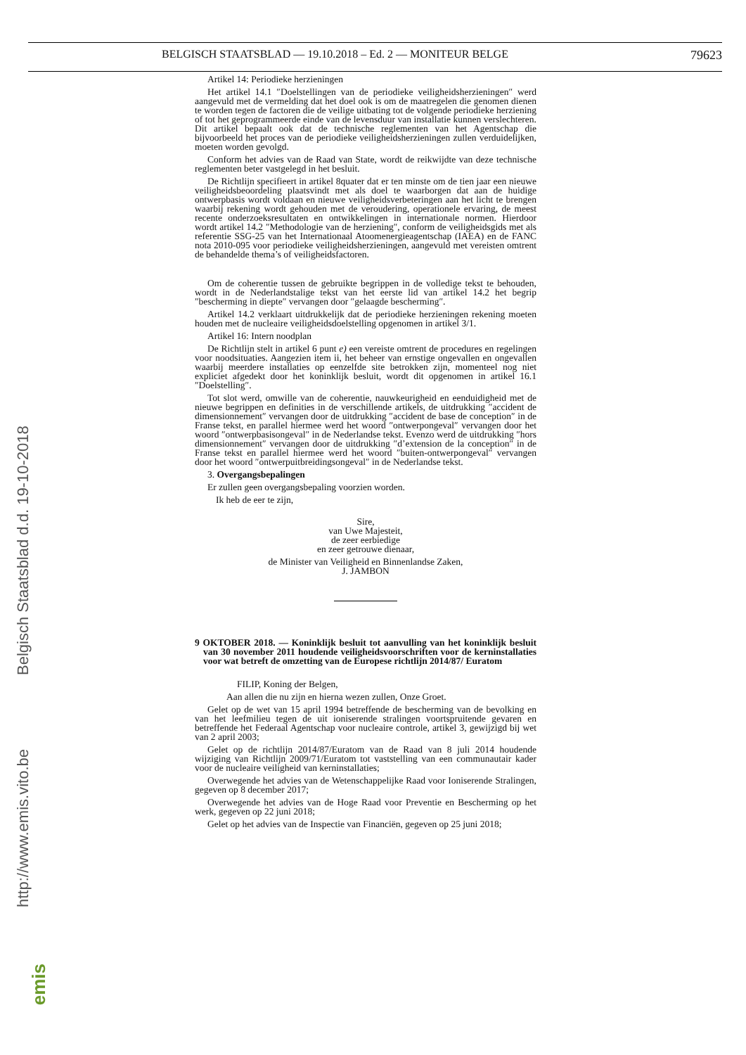BELGISCH STAATSBLAD — 19.10.2018 – Ed. 2 — MONITEUR BELGE 79623
Artikel 14: Periodieke herzieningen
Het artikel 14.1 ″Doelstellingen van de periodieke veiligheidsherzieningen″ werd aangevuld met de vermelding dat het doel ook is om de maatregelen die genomen dienen te worden tegen de factoren die de veilige uitbating tot de volgende periodieke herziening of tot het geprogrammeerde einde van de levensduur van installatie kunnen verslechteren. Dit artikel bepaalt ook dat de technische reglementen van het Agentschap die bijvoorbeeld het proces van de periodieke veiligheidsherzieningen zullen verduidelijken, moeten worden gevolgd.
Conform het advies van de Raad van State, wordt de reikwijdte van deze technische reglementen beter vastgelegd in het besluit.
De Richtlijn specifieert in artikel 8quater dat er ten minste om de tien jaar een nieuwe veiligheidsbeoordeling plaatsvindt met als doel te waarborgen dat aan de huidige ontwerpbasis wordt voldaan en nieuwe veiligheidsverbeteringen aan het licht te brengen waarbij rekening wordt gehouden met de veroudering, operationele ervaring, de meest recente onderzoeksresultaten en ontwikkelingen in internationale normen. Hierdoor wordt artikel 14.2 ″Methodologie van de herziening″, conform de veiligheidsgids met als referentie SSG-25 van het Internationaal Atoomenergieagentschap (IAEA) en de FANC nota 2010-095 voor periodieke veiligheidsherzieningen, aangevuld met vereisten omtrent de behandelde thema’s of veiligheidsfactoren.
Om de coherentie tussen de gebruikte begrippen in de volledige tekst te behouden, wordt in de Nederlandstalige tekst van het eerste lid van artikel 14.2 het begrip ″bescherming in diepte″ vervangen door ″gelaagde bescherming″.
Artikel 14.2 verklaart uitdrukkelijk dat de periodieke herzieningen rekening moeten houden met de nucleaire veiligheidsdoelstelling opgenomen in artikel 3/1.
Artikel 16: Intern noodplan
De Richtlijn stelt in artikel 6 punt e) een vereiste omtrent de procedures en regelingen voor noodsituaties. Aangezien item ii, het beheer van ernstige ongevallen en ongevallen waarbij meerdere installaties op eenzelfde site betrokken zijn, momenteel nog niet expliciet afgedekt door het koninklijk besluit, wordt dit opgenomen in artikel 16.1 ″Doelstelling″.
Tot slot werd, omwille van de coherentie, nauwkeurigheid en eenduidigheid met de nieuwe begrippen en definities in de verschillende artikels, de uitdrukking ″accident de dimensionnement″ vervangen door de uitdrukking ″accident de base de conception″ in de Franse tekst, en parallel hiermee werd het woord ″ontwerpongeval″ vervangen door het woord ″ontwerpbasisongeval″ in de Nederlandse tekst. Evenzo werd de uitdrukking ″hors dimensionnement″ vervangen door de uitdrukking ″d’extension de la conception″ in de Franse tekst en parallel hiermee werd het woord ″buiten-ontwerpongeval″ vervangen door het woord ″ontwerpuitbreidingsongeval″ in de Nederlandse tekst.
3. Overgangsbepalingen
Er zullen geen overgangsbepaling voorzien worden.
Ik heb de eer te zijn,
Sire,
van Uwe Majesteit,
de zeer eerbiedige
en zeer getrouwe dienaar,
de Minister van Veiligheid en Binnenlandse Zaken,
J. JAMBON
9 OKTOBER 2018. — Koninklijk besluit tot aanvulling van het koninklijk besluit van 30 november 2011 houdende veiligheidsvoorschriften voor de kerninstallaties voor wat betreft de omzetting van de Europese richtlijn 2014/87/ Euratom
FILIP, Koning der Belgen,
Aan allen die nu zijn en hierna wezen zullen, Onze Groet.
Gelet op de wet van 15 april 1994 betreffende de bescherming van de bevolking en van het leefmilieu tegen de uit ioniserende stralingen voortspruitende gevaren en betreffende het Federaal Agentschap voor nucleaire controle, artikel 3, gewijzigd bij wet van 2 april 2003;
Gelet op de richtlijn 2014/87/Euratom van de Raad van 8 juli 2014 houdende wijziging van Richtlijn 2009/71/Euratom tot vaststelling van een communautair kader voor de nucleaire veiligheid van kerninstallaties;
Overwegende het advies van de Wetenschappelijke Raad voor Ioniserende Stralingen, gegeven op 8 december 2017;
Overwegende het advies van de Hoge Raad voor Preventie en Bescherming op het werk, gegeven op 22 juni 2018;
Gelet op het advies van de Inspectie van Financiën, gegeven op 25 juni 2018;
Belgisch Staatsblad d.d. 19-10-2018
http://www.emis.vito.be
emis